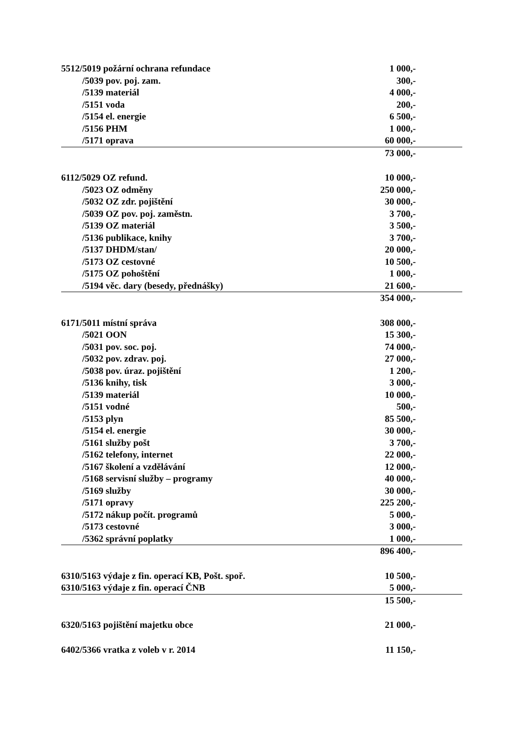| 5512/5019 požární ochrana refundace | 1 000,- |
| /5039 pov. poj. zam. | 300,- |
| /5139 materiál | 4 000,- |
| /5151 voda | 200,- |
| /5154 el. energie | 6 500,- |
| /5156 PHM | 1 000,- |
| /5171 oprava | 60 000,- |
| | 73 000,- |
| 6112/5029 OZ refund. | 10 000,- |
| /5023 OZ odměny | 250 000,- |
| /5032 OZ zdr. pojištění | 30 000,- |
| /5039 OZ pov. poj. zaměstn. | 3 700,- |
| /5139 OZ materiál | 3 500,- |
| /5136 publikace, knihy | 3 700,- |
| /5137 DHDM/stan/ | 20 000,- |
| /5173 OZ cestovné | 10 500,- |
| /5175 OZ pohoštění | 1 000,- |
| /5194 věc. dary (besedy, přednášky) | 21 600,- |
| | 354 000,- |
| 6171/5011 místní správa | 308 000,- |
| /5021 OON | 15 300,- |
| /5031 pov. soc. poj. | 74 000,- |
| /5032 pov. zdrav. poj. | 27 000,- |
| /5038 pov. úraz. pojištění | 1 200,- |
| /5136 knihy, tisk | 3 000,- |
| /5139 materiál | 10 000,- |
| /5151 vodné | 500,- |
| /5153 plyn | 85 500,- |
| /5154 el. energie | 30 000,- |
| /5161 služby pošt | 3 700,- |
| /5162 telefony, internet | 22 000,- |
| /5167 školení a vzdělávání | 12 000,- |
| /5168 servisní služby – programy | 40 000,- |
| /5169 služby | 30 000,- |
| /5171 opravy | 225 200,- |
| /5172 nákup počít. programů | 5 000,- |
| /5173 cestovné | 3 000,- |
| /5362 správní poplatky | 1 000,- |
| | 896 400,- |
| 6310/5163 výdaje z fin. operací KB, Pošt. spoř. | 10 500,- |
| 6310/5163 výdaje z fin. operací ČNB | 5 000,- |
| | 15 500,- |
| 6320/5163 pojištění majetku obce | 21 000,- |
| 6402/5366 vratka z voleb v r. 2014 | 11 150,- |